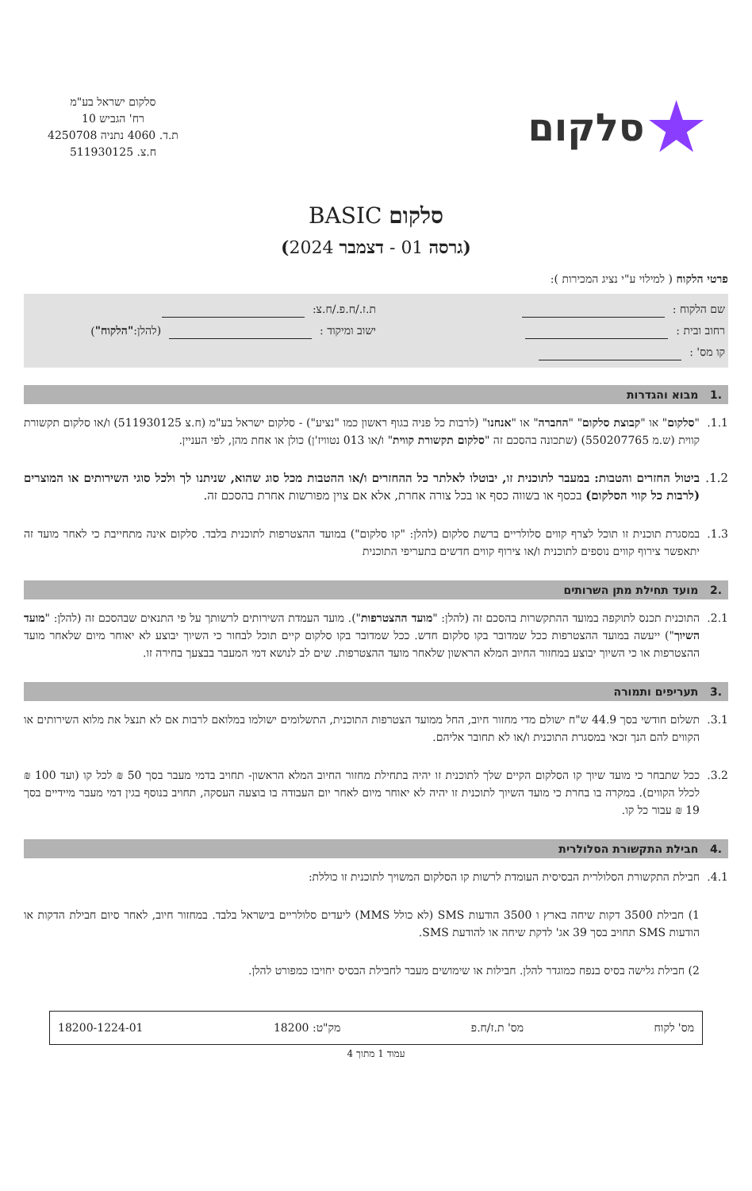★ סלקום
סלקום ישראל בע"מ
רח' הגביש 10
ת.ד. 4060 נתניה 4250708
ח.צ. 511930125
סלקום BASIC
(גרסה 01 - דצמבר 2024)
פרטי הלקוח ( למילוי ע"י נציג המכירות ):
שם הלקוח : ת.ז./ח.פ./ח.צ:
רחוב ובית : ישוב ומיקוד : (להלן: "הלקוח")
קו מס' :
.1 מבוא והגדרות
1.1. "סלקום" או "קבוצת סלקום" "החברה" או "אנחנו" (לרבות כל פניה בגוף ראשון כמו "נציע") - סלקום ישראל בע"מ (ח.צ 511930125) ו/או סלקום תקשורת קווית (ש.מ 550207765) (שתכונה בהסכם זה "סלקום תקשורת קווית" ו/או 013 נטוויז'ן) כולן או אחת מהן, לפי העניין.
1.2. ביטול החזרים והטבות: במעבר לתוכנית זו, יבוטלו לאלתר כל ההחזרים ו/או ההטבות מכל סוג שהוא, שניתנו לך ולכל סוגי השירותים או המוצרים (לרבות כל קווי הסלקום) בכסף או בשווה כסף או בכל צורה אחרת, אלא אם צוין מפורשות אחרת בהסכם זה.
1.3. במסגרת תוכנית זו תוכל לצרף קווים סלולריים ברשת סלקום (להלן: "קו סלקום") במועד ההצטרפות לתוכנית בלבד. סלקום אינה מתחייבת כי לאחר מועד זה יתאפשר צירוף קווים נוספים לתוכנית ו/או צירוף קווים חדשים בתעריפי התוכנית
.2 מועד תחילת מתן השרותים
2.1. התוכנית תכנס לתוקפה במועד ההתקשרות בהסכם זה (להלן: "מועד ההצטרפות"). מועד העמדת השירותים לרשותך על פי התנאים שבהסכם זה (להלן: "מועד השיוך") ייעשה במועד ההצטרפות ככל שמדובר בקו סלקום חדש. ככל שמדובר בקו סלקום קיים תוכל לבחור כי השיוך יבוצע לא יאוחר מיום שלאחר מועד ההצטרפות או כי השיוך יבוצע במחזור החיוב המלא הראשון שלאחר מועד ההצטרפות. שים לב לנושא דמי המעבר בבצעך בחירה זו.
.3 תעריפים ותמורה
3.1. תשלום חודשי בסך 44.9 ש"ח ישולם מדי מחזור חיוב, החל ממועד הצטרפות התוכנית, התשלומים ישולמו במלואם לרבות אם לא תנצל את מלוא השירותים או הקווים להם הנך זכאי במסגרת התוכנית ו/או לא תחובר אליהם.
3.2. ככל שתבחר כי מועד שיוך קו הסלקום הקיים שלך לתוכנית זו יהיה בתחילת מחזור החיוב המלא הראשון- תחויב בדמי מעבר בסך 50 ₪ לכל קו (ועד 100 ₪ לכלל הקווים). במקרה בו בחרת כי מועד השיוך לתוכנית זו יהיה לא יאוחר מיום לאחר יום העבודה בו בוצעה העסקה, תחויב בנוסף בגין דמי מעבר מיידיים בסך 19 ₪ עבור כל קו.
.4 חבילת התקשורת הסלולרית
4.1. חבילת התקשורת הסלולרית הבסיסית העומדת לרשות קו הסלקום המשויך לתוכנית זו כוללת:
1) חבילת 3500 דקות שיחה בארץ ו 3500 הודעות SMS (לא כולל MMS) ליעדים סלולריים בישראל בלבד. במחזור חיוב, לאחר סיום חבילת הדקות או הודעות SMS תחויב בסך 39 אג' לדקת שיחה או להודעת SMS.
2) חבילת גלישה בסיס בנפח כמוגדר להלן. חבילות או שימושים מעבר לחבילת הבסיס יחויבו כמפורט להלן.
מס' לקוח מס' ת.ז/ח.פ מק"ט: 18200 18200-1224-01
עמוד 1 מתוך 4